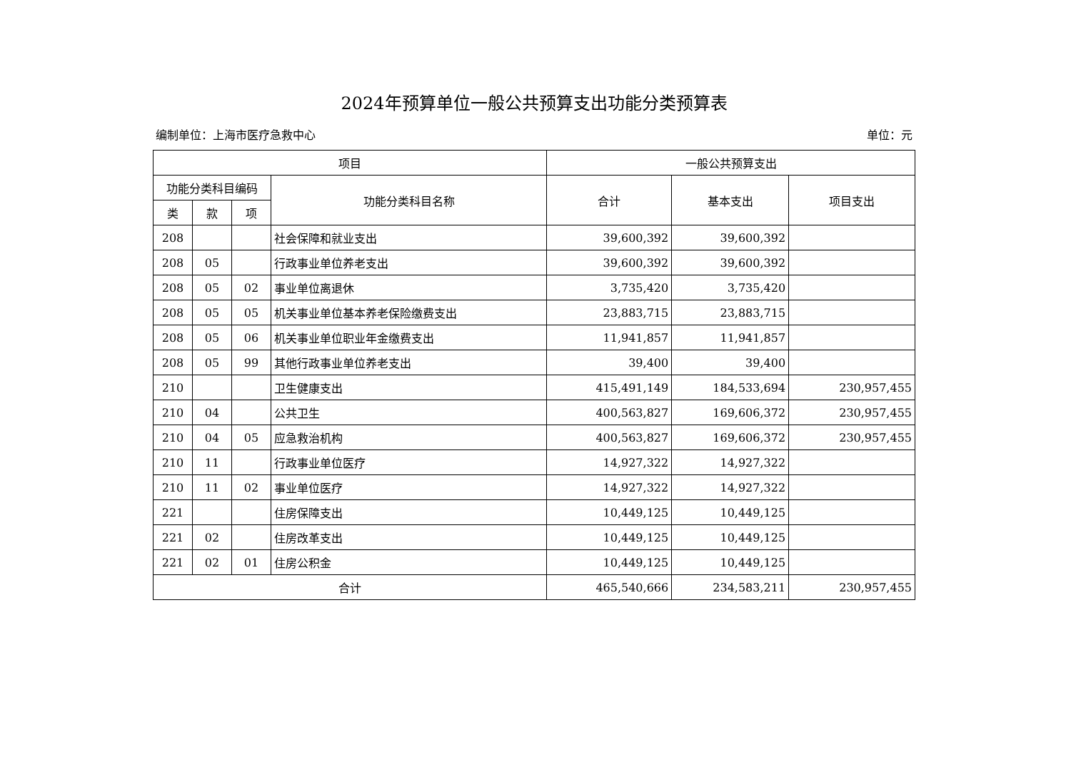2024年预算单位一般公共预算支出功能分类预算表
编制单位：上海市医疗急救中心 单位：元
| 项目 | | | | 一般公共预算支出 | | |
| --- | --- | --- | --- | --- | --- | --- |
| 功能分类科目编码 | | | 功能分类科目名称 | 合计 | 基本支出 | 项目支出 |
| 类 | 款 | 项 | | | | |
| 208 | | | 社会保障和就业支出 | 39,600,392 | 39,600,392 | |
| 208 | 05 | | 行政事业单位养老支出 | 39,600,392 | 39,600,392 | |
| 208 | 05 | 02 | 事业单位离退休 | 3,735,420 | 3,735,420 | |
| 208 | 05 | 05 | 机关事业单位基本养老保险缴费支出 | 23,883,715 | 23,883,715 | |
| 208 | 05 | 06 | 机关事业单位职业年金缴费支出 | 11,941,857 | 11,941,857 | |
| 208 | 05 | 99 | 其他行政事业单位养老支出 | 39,400 | 39,400 | |
| 210 | | | 卫生健康支出 | 415,491,149 | 184,533,694 | 230,957,455 |
| 210 | 04 | | 公共卫生 | 400,563,827 | 169,606,372 | 230,957,455 |
| 210 | 04 | 05 | 应急救治机构 | 400,563,827 | 169,606,372 | 230,957,455 |
| 210 | 11 | | 行政事业单位医疗 | 14,927,322 | 14,927,322 | |
| 210 | 11 | 02 | 事业单位医疗 | 14,927,322 | 14,927,322 | |
| 221 | | | 住房保障支出 | 10,449,125 | 10,449,125 | |
| 221 | 02 | | 住房改革支出 | 10,449,125 | 10,449,125 | |
| 221 | 02 | 01 | 住房公积金 | 10,449,125 | 10,449,125 | |
| 合计 | | | | 465,540,666 | 234,583,211 | 230,957,455 |